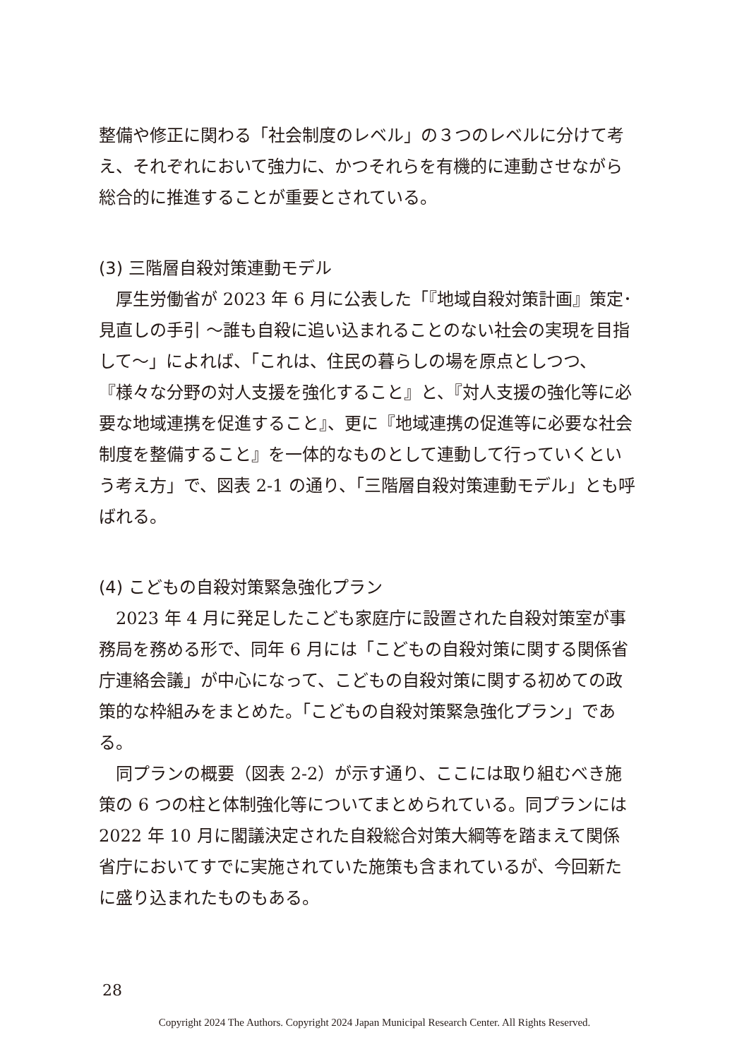整備や修正に関わる「社会制度のレベル」の３つのレベルに分けて考え、それぞれにおいて強力に、かつそれらを有機的に連動させながら総合的に推進することが重要とされている。
(3) 三階層自殺対策連動モデル
厚生労働省が 2023 年 6 月に公表した「『地域自殺対策計画』策定･見直しの手引 ～誰も自殺に追い込まれることのない社会の実現を目指して～」によれば、「これは、住民の暮らしの場を原点としつつ、『様々な分野の対人支援を強化すること』と、『対人支援の強化等に必要な地域連携を促進すること』、更に『地域連携の促進等に必要な社会制度を整備すること』を一体的なものとして連動して行っていくという考え方」で、図表 2-1 の通り、「三階層自殺対策連動モデル」とも呼ばれる。
(4) こどもの自殺対策緊急強化プラン
2023 年 4 月に発足したこども家庭庁に設置された自殺対策室が事務局を務める形で、同年 6 月には「こどもの自殺対策に関する関係省庁連絡会議」が中心になって、こどもの自殺対策に関する初めての政策的な枠組みをまとめた。「こどもの自殺対策緊急強化プラン」である。
同プランの概要（図表 2-2）が示す通り、ここには取り組むべき施策の 6 つの柱と体制強化等についてまとめられている。同プランには 2022 年 10 月に閣議決定された自殺総合対策大綱等を踏まえて関係省庁においてすでに実施されていた施策も含まれているが、今回新たに盛り込まれたものもある。
28
Copyright 2024 The Authors. Copyright 2024 Japan Municipal Research Center. All Rights Reserved.